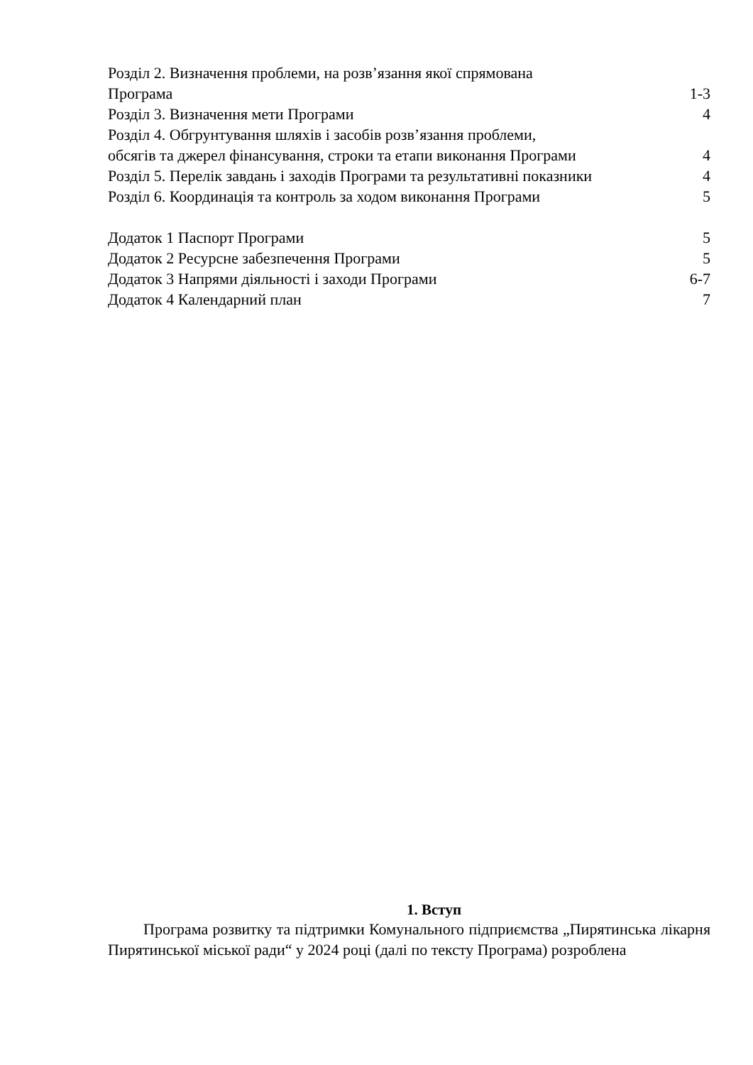Розділ 2. Визначення проблеми, на розв’язання якої спрямована
Програма 1-3
Розділ 3. Визначення мети Програми 4
Розділ 4. Обгрунтування шляхів і засобів розв’язання проблеми,
обсягів та джерел фінансування, строки та етапи виконання Програми 4
Розділ 5. Перелік завдань і заходів Програми та результативні показники 4
Розділ 6. Координація та контроль за ходом виконання Програми 5
Додаток 1 Паспорт Програми 5
Додаток 2 Ресурсне забезпечення Програми 5
Додаток 3 Напрями діяльності і заходи Програми 6-7
Додаток 4 Календарний план 7
1. Вступ
Програма розвитку та підтримки Комунального підприємства „Пирятинська лікарня Пирятинської міської ради“ у 2024 році (далі по тексту Програма) розроблена